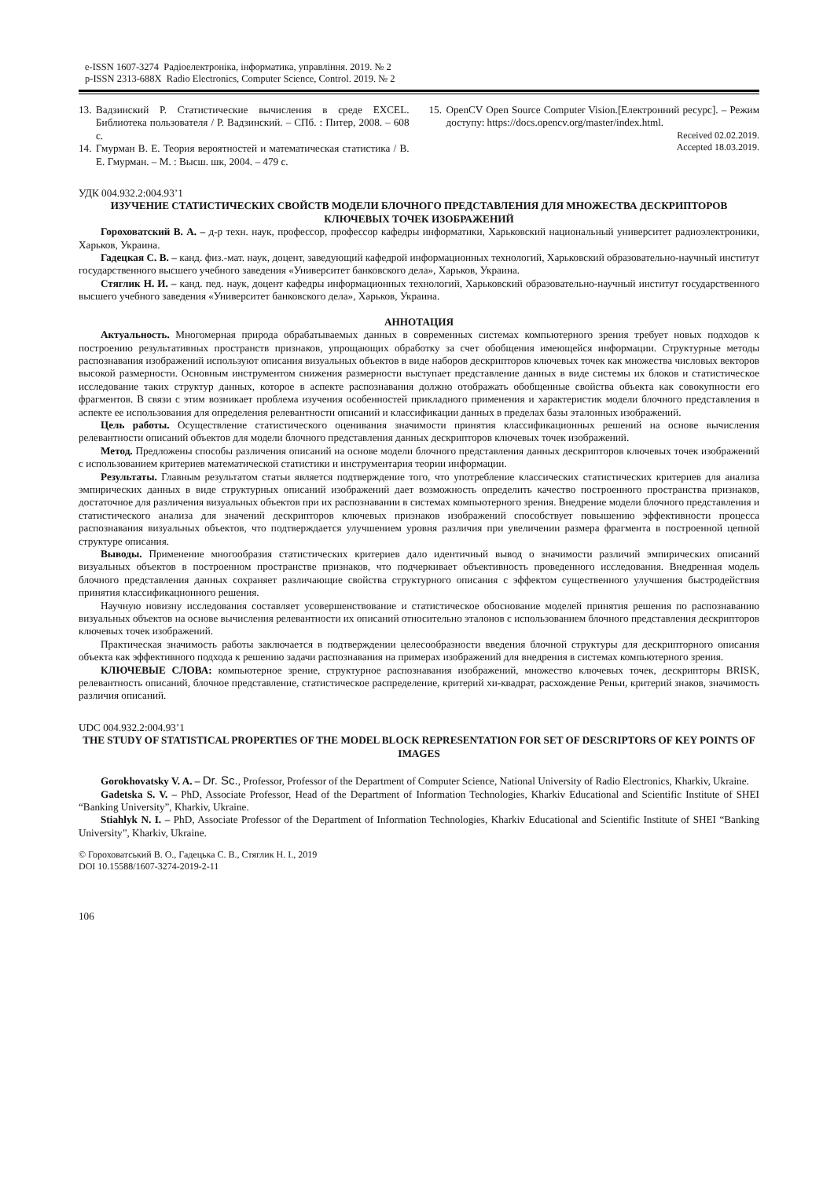e-ISSN 1607-3274 Радіоелектроніка, інформатика, управління. 2019. № 2
p-ISSN 2313-688X Radio Electronics, Computer Science, Control. 2019. № 2
13.
Вадзинский Р. Статистические вычисления в среде EXCEL. Библиотека пользователя / Р. Вадзинский. – СПб. : Питер, 2008. – 608 с.
14.
Гмурман В. Е. Теория вероятностей и математическая статистика / В. Е. Гмурман. – М. : Высш. шк, 2004. – 479 с.
15.
OpenCV Open Source Computer Vision.[Електронний ресурс]. – Режим доступу: https://docs.opencv.org/master/index.html.
Received 02.02.2019.
Accepted 18.03.2019.
УДК 004.932.2:004.93’1
ИЗУЧЕНИЕ СТАТИСТИЧЕСКИХ СВОЙСТВ МОДЕЛИ БЛОЧНОГО ПРЕДСТАВЛЕНИЯ ДЛЯ МНОЖЕСТВА ДЕСКРИПТОРОВ КЛЮЧЕВЫХ ТОЧЕК ИЗОБРАЖЕНИЙ
Гороховатский В. А. – д-р техн. наук, профессор, профессор кафедры информатики, Харьковский национальный университет радиоэлектроники, Харьков, Украина.
Гадецкая С. В. – канд. физ.-мат. наук, доцент, заведующий кафедрой информационных технологий, Харьковский образовательно-научный институт государственного высшего учебного заведения «Университет банковского дела», Харьков, Украина.
Стяглик Н. И. – канд. пед. наук, доцент кафедры информационных технологий, Харьковский образовательно-научный институт государственного высшего учебного заведения «Университет банковского дела», Харьков, Украина.
АННОТАЦИЯ
Актуальность. Многомерная природа обрабатываемых данных в современных системах компьютерного зрения требует новых подходов к построению результативных пространств признаков, упрощающих обработку за счет обобщения имеющейся информации. Структурные методы распознавания изображений используют описания визуальных объектов в виде наборов дескрипторов ключевых точек как множества числовых векторов высокой размерности. Основным инструментом снижения размерности выступает представление данных в виде системы их блоков и статистическое исследование таких структур данных, которое в аспекте распознавания должно отображать обобщенные свойства объекта как совокупности его фрагментов. В связи с этим возникает проблема изучения особенностей прикладного применения и характеристик модели блочного представления в аспекте ее использования для определения релевантности описаний и классификации данных в пределах базы эталонных изображений.
Цель работы. Осуществление статистического оценивания значимости принятия классификационных решений на основе вычисления релевантности описаний объектов для модели блочного представления данных дескрипторов ключевых точек изображений.
Метод. Предложены способы различения описаний на основе модели блочного представления данных дескрипторов ключевых точек изображений с использованием критериев математической статистики и инструментария теории информации.
Результаты. Главным результатом статьи является подтверждение того, что употребление классических статистических критериев для анализа эмпирических данных в виде структурных описаний изображений дает возможность определить качество построенного пространства признаков, достаточное для различения визуальных объектов при их распознавании в системах компьютерного зрения. Внедрение модели блочного представления и статистического анализа для значений дескрипторов ключевых признаков изображений способствует повышению эффективности процесса распознавания визуальных объектов, что подтверждается улучшением уровня различия при увеличении размера фрагмента в построенной цепной структуре описания.
Выводы. Применение многообразия статистических критериев дало идентичный вывод о значимости различий эмпирических описаний визуальных объектов в построенном пространстве признаков, что подчеркивает объективность проведенного исследования. Внедренная модель блочного представления данных сохраняет различающие свойства структурного описания с эффектом существенного улучшения быстродействия принятия классификационного решения.
Научную новизну исследования составляет усовершенствование и статистическое обоснование моделей принятия решения по распознаванию визуальных объектов на основе вычисления релевантности их описаний относительно эталонов с использованием блочного представления дескрипторов ключевых точек изображений.
Практическая значимость работы заключается в подтверждении целесообразности введения блочной структуры для дескрипторного описания объекта как эффективного подхода к решению задачи распознавания на примерах изображений для внедрения в системах компьютерного зрения.
КЛЮЧЕВЫЕ СЛОВА: компьютерное зрение, структурное распознавания изображений, множество ключевых точек, дескрипторы BRISK, релевантность описаний, блочное представление, статистическое распределение, критерий хи-квадрат, расхождение Реньи, критерий знаков, значимость различия описаний.
UDC 004.932.2:004.93’1
THE STUDY OF STATISTICAL PROPERTIES OF THE MODEL BLOCK REPRESENTATION FOR SET OF DESCRIPTORS OF KEY POINTS OF IMAGES
Gorokhovatsky V. A. – Dr. Sc., Professor, Professor of the Department of Computer Science, National University of Radio Electronics, Kharkiv, Ukraine.
Gadetska S. V. – PhD, Associate Professor, Head of the Department of Information Technologies, Kharkiv Educational and Scientific Institute of SHEI “Banking University”, Kharkiv, Ukraine.
Stiahlyk N. I. – PhD, Associate Professor of the Department of Information Technologies, Kharkiv Educational and Scientific Institute of SHEI “Banking University”, Kharkiv, Ukraine.
© Гороховатський В. О., Гадецька С. В., Стяглик Н. І., 2019
DOI 10.15588/1607-3274-2019-2-11
106